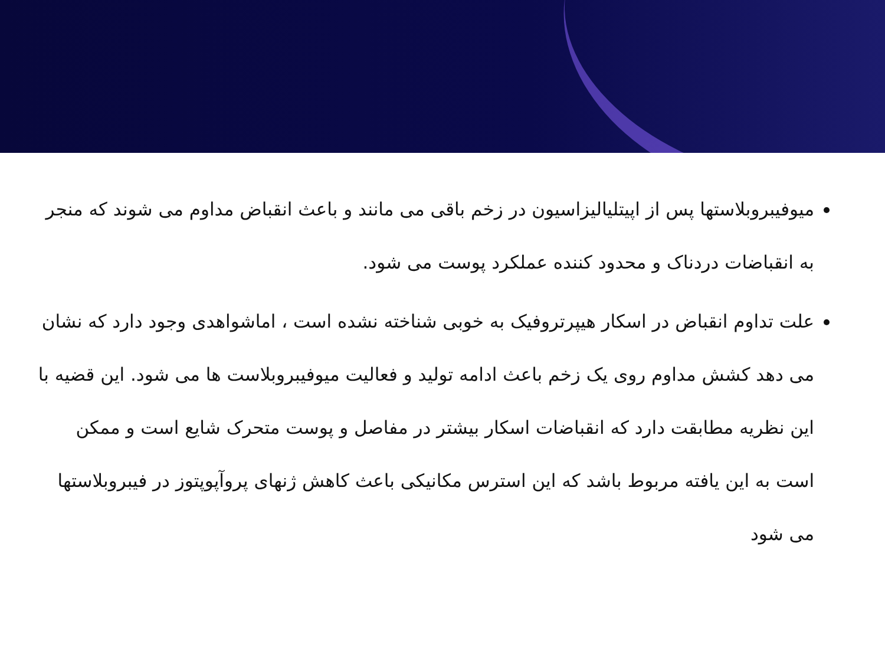میوفیبروبلاستها پس از اپیتلیالیزاسیون در زخم باقی می مانند و باعث انقباض مداوم می شوند که منجر به انقباضات دردناک و محدود کننده عملکرد پوست می شود.
علت تداوم انقباض در اسکار هیپرتروفیک به خوبی شناخته نشده است ، اماشواهدی وجود دارد که نشان می دهد کشش مداوم روی یک زخم باعث ادامه تولید و فعالیت میوفیبروبلاست ها می شود. این قضیه با این نظریه مطابقت دارد که انقباضات اسکار بیشتر در مفاصل و پوست متحرک شایع است و ممکن است به این یافته مربوط باشد که این استرس مکانیکی باعث کاهش ژنهای پروآپوپتوز در فیبروبلاستها می شود